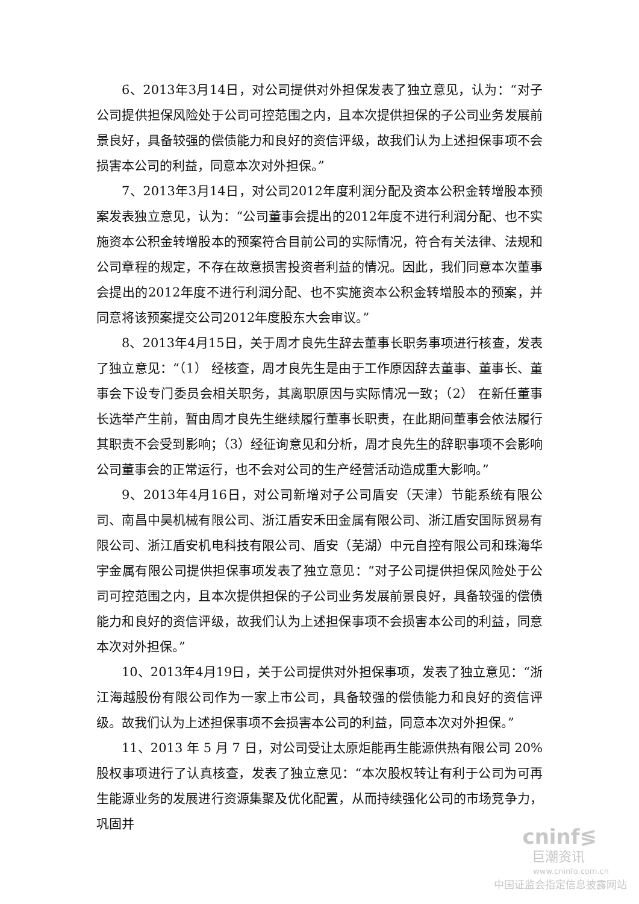6、2013年3月14日，对公司提供对外担保发表了独立意见，认为：“对子公司提供担保风险处于公司可控范围之内，且本次提供担保的子公司业务发展前景良好，具备较强的偿债能力和良好的资信评级，故我们认为上述担保事项不会损害本公司的利益，同意本次对外担保。”
7、2013年3月14日，对公司2012年度利润分配及资本公积金转增股本预案发表独立意见，认为：“公司董事会提出的2012年度不进行利润分配、也不实施资本公积金转增股本的预案符合目前公司的实际情况，符合有关法律、法规和公司章程的规定，不存在故意损害投资者利益的情况。因此，我们同意本次董事会提出的2012年度不进行利润分配、也不实施资本公积金转增股本的预案，并同意将该预案提交公司2012年度股东大会审议。”
8、2013年4月15日，关于周才良先生辞去董事长职务事项进行核查，发表了独立意见：“（1） 经核查，周才良先生是由于工作原因辞去董事、董事长、董事会下设专门委员会相关职务，其离职原因与实际情况一致；（2） 在新任董事长选举产生前，暂由周才良先生继续履行董事长职责，在此期间董事会依法履行其职责不会受到影响；（3）经征询意见和分析，周才良先生的辞职事项不会影响公司董事会的正常运行，也不会对公司的生产经营活动造成重大影响。”
9、2013年4月16日，对公司新增对子公司盾安（天津）节能系统有限公司、南昌中昊机械有限公司、浙江盾安禾田金属有限公司、浙江盾安国际贸易有限公司、浙江盾安机电科技有限公司、盾安（芜湖）中元自控有限公司和珠海华宇金属有限公司提供担保事项发表了独立意见：“对子公司提供担保风险处于公司可控范围之内，且本次提供担保的子公司业务发展前景良好，具备较强的偿债能力和良好的资信评级，故我们认为上述担保事项不会损害本公司的利益，同意本次对外担保。”
10、2013年4月19日，关于公司提供对外担保事项，发表了独立意见：“浙江海越股份有限公司作为一家上市公司，具备较强的偿债能力和良好的资信评级。故我们认为上述担保事项不会损害本公司的利益，同意本次对外担保。”
11、2013 年 5 月 7 日，对公司受让太原炬能再生能源供热有限公司 20%股权事项进行了认真核查，发表了独立意见：“本次股权转让有利于公司为可再生能源业务的发展进行资源集聚及优化配置，从而持续强化公司的市场竞争力，巩固并
cninf≶
巨潮资讯
www.cninfo.com.cn
中国证监会指定信息披露网站